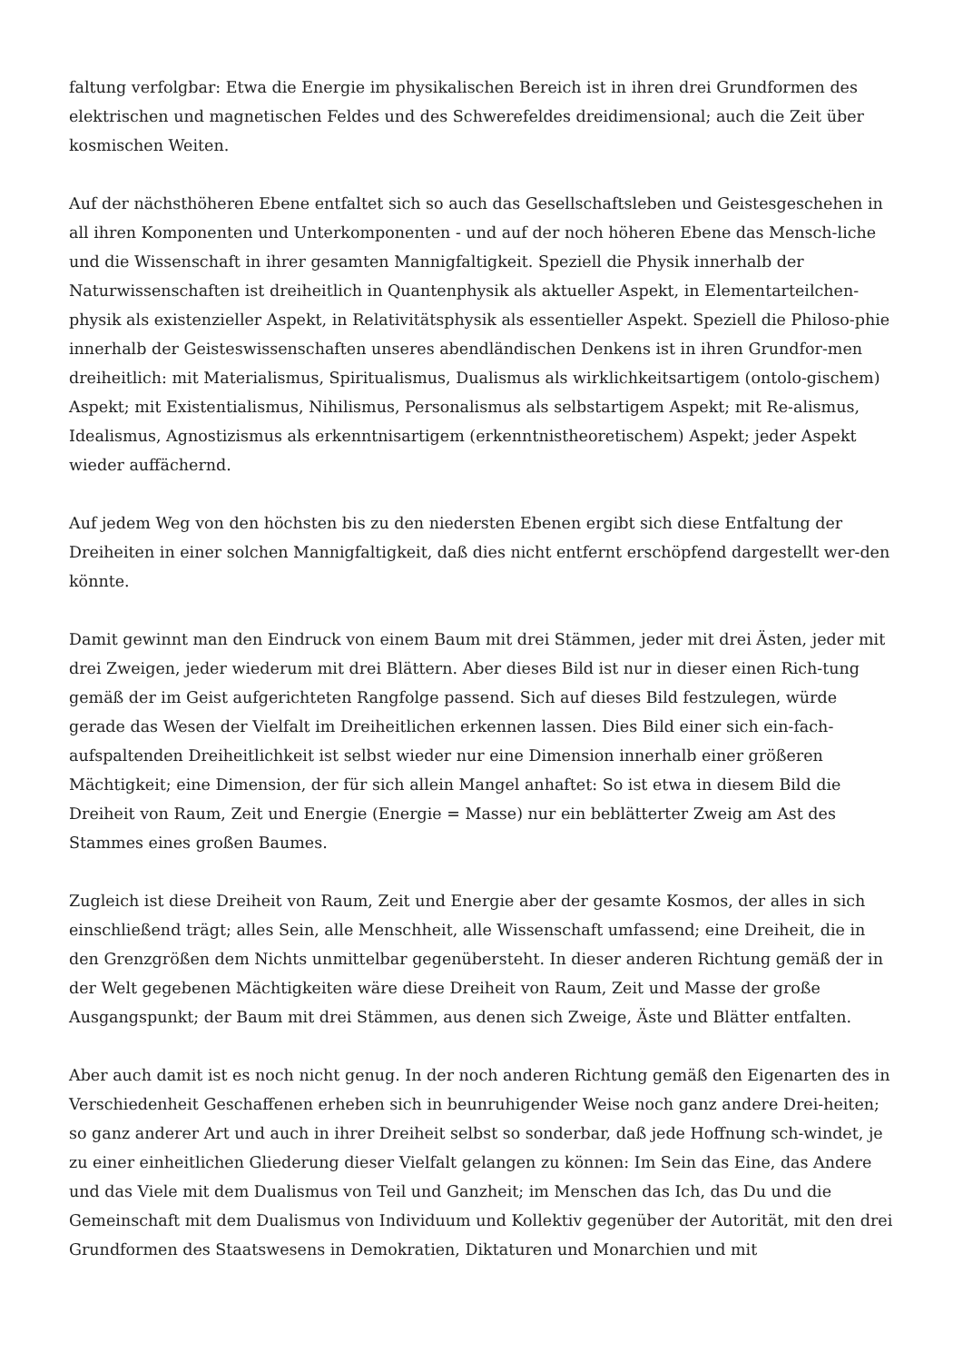faltung verfolgbar: Etwa die Energie im physikalischen Bereich ist in ihren drei Grundformen des elektrischen und magnetischen Feldes und des Schwerefeldes dreidimensional; auch die Zeit über kosmischen Weiten.
Auf der nächsthöheren Ebene entfaltet sich so auch das Gesellschaftsleben und Geistesgeschehen in all ihren Komponenten und Unterkomponenten - und auf der noch höheren Ebene das Mensch-liche und die Wissenschaft in ihrer gesamten Mannigfaltigkeit. Speziell die Physik innerhalb der Naturwissenschaften ist dreiheitlich in Quantenphysik als aktueller Aspekt, in Elementarteilchen-physik als existenzieller Aspekt, in Relativitätsphysik als essentieller Aspekt. Speziell die Philoso-phie innerhalb der Geisteswissenschaften unseres abendländischen Denkens ist in ihren Grundfor-men dreiheitlich: mit Materialismus, Spiritualismus, Dualismus als wirklichkeitsartigem (ontolo-gischem) Aspekt; mit Existentialismus, Nihilismus, Personalismus als selbstartigem Aspekt; mit Re-alismus, Idealismus, Agnostizismus als erkenntnisartigem (erkenntnistheoretischem) Aspekt; jeder Aspekt wieder auffächernd.
Auf jedem Weg von den höchsten bis zu den niedersten Ebenen ergibt sich diese Entfaltung der Dreiheiten in einer solchen Mannigfaltigkeit, daß dies nicht entfernt erschöpfend dargestellt wer-den könnte.
Damit gewinnt man den Eindruck von einem Baum mit drei Stämmen, jeder mit drei Ästen, jeder mit drei Zweigen, jeder wiederum mit drei Blättern. Aber dieses Bild ist nur in dieser einen Rich-tung gemäß der im Geist aufgerichteten Rangfolge passend. Sich auf dieses Bild festzulegen, würde gerade das Wesen der Vielfalt im Dreiheitlichen erkennen lassen. Dies Bild einer sich ein-fach-aufspaltenden Dreiheitlichkeit ist selbst wieder nur eine Dimension innerhalb einer größeren Mächtigkeit; eine Dimension, der für sich allein Mangel anhaftet: So ist etwa in diesem Bild die Dreiheit von Raum, Zeit und Energie (Energie = Masse) nur ein beblätterter Zweig am Ast des Stammes eines großen Baumes.
Zugleich ist diese Dreiheit von Raum, Zeit und Energie aber der gesamte Kosmos, der alles in sich einschließend trägt; alles Sein, alle Menschheit, alle Wissenschaft umfassend; eine Dreiheit, die in den Grenzgrößen dem Nichts unmittelbar gegenübersteht. In dieser anderen Richtung gemäß der in der Welt gegebenen Mächtigkeiten wäre diese Dreiheit von Raum, Zeit und Masse der große Ausgangspunkt; der Baum mit drei Stämmen, aus denen sich Zweige, Äste und Blätter entfalten.
Aber auch damit ist es noch nicht genug. In der noch anderen Richtung gemäß den Eigenarten des in Verschiedenheit Geschaffenen erheben sich in beunruhigender Weise noch ganz andere Drei-heiten; so ganz anderer Art und auch in ihrer Dreiheit selbst so sonderbar, daß jede Hoffnung sch-windet, je zu einer einheitlichen Gliederung dieser Vielfalt gelangen zu können: Im Sein das Eine, das Andere und das Viele mit dem Dualismus von Teil und Ganzheit; im Menschen das Ich, das Du und die Gemeinschaft mit dem Dualismus von Individuum und Kollektiv gegenüber der Autorität, mit den drei Grundformen des Staatswesens in Demokratien, Diktaturen und Monarchien und mit